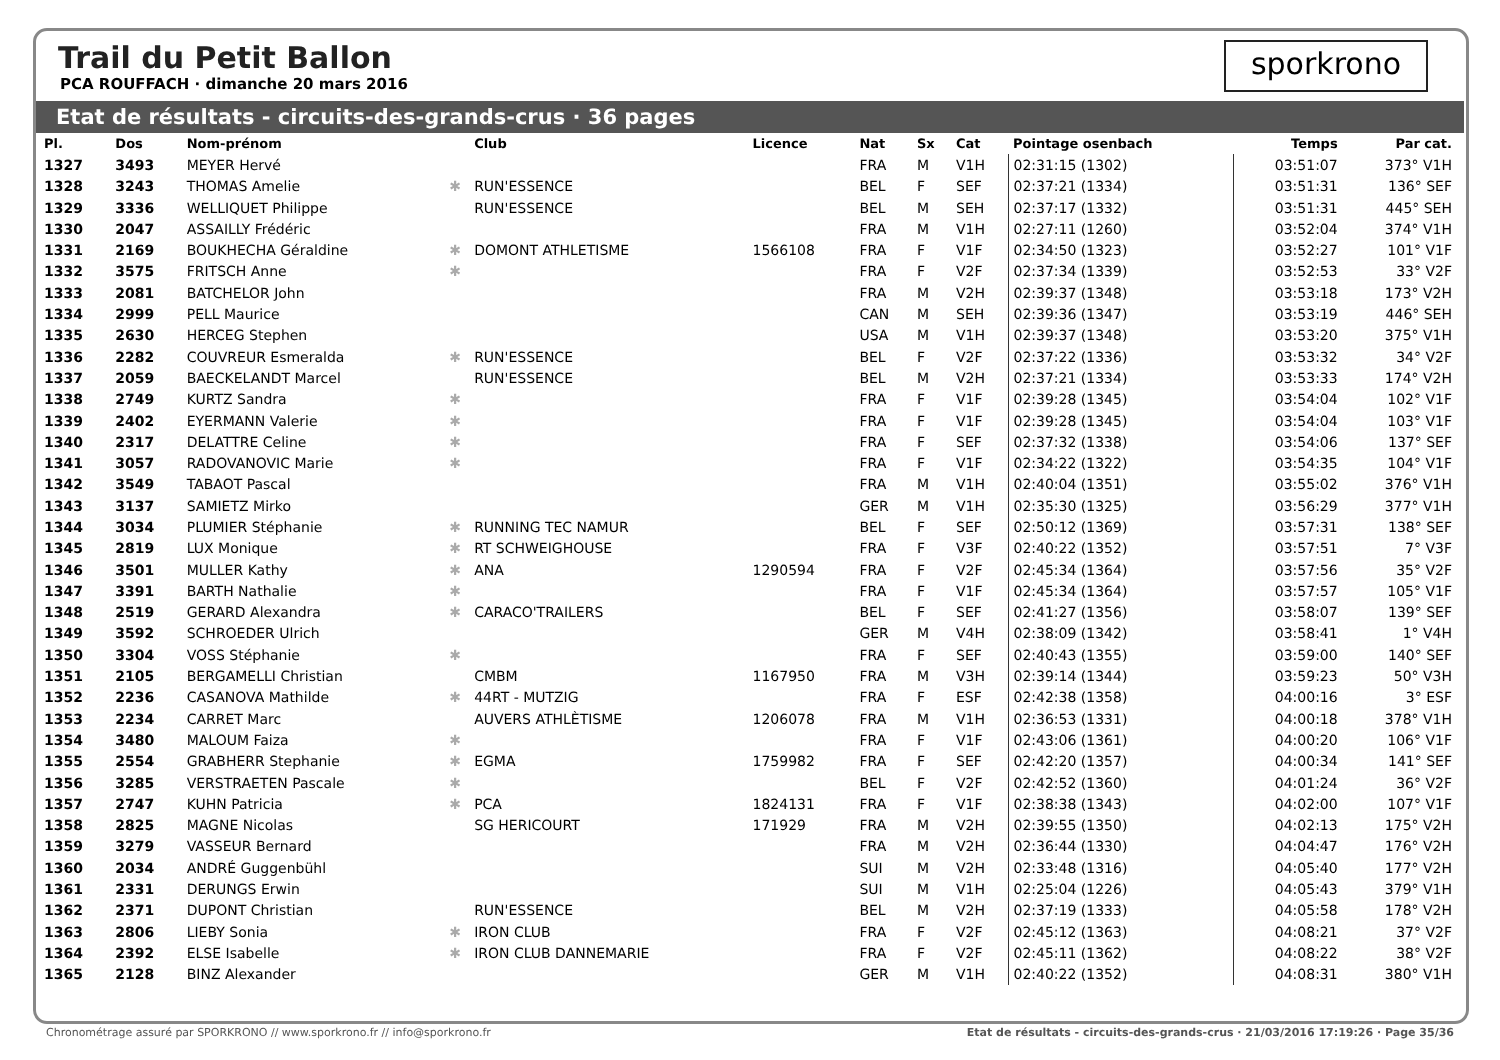Trail du Petit Ballon
PCA ROUFFACH · dimanche 20 mars 2016
sporkrono
Etat de résultats - circuits-des-grands-crus · 36 pages
| Pl. | Dos | Nom-prénom | | Club | Licence | Nat | Sx | Cat | Pointage osenbach | Temps | Par cat. |
| --- | --- | --- | --- | --- | --- | --- | --- | --- | --- | --- | --- |
| 1327 | 3493 | MEYER Hervé | | | | FRA | M | V1H | 02:31:15 (1302) | 03:51:07 | 373° V1H |
| 1328 | 3243 | THOMAS Amelie | ✱ | RUN'ESSENCE | | BEL | F | SEF | 02:37:21 (1334) | 03:51:31 | 136° SEF |
| 1329 | 3336 | WELLIQUET Philippe | | RUN'ESSENCE | | BEL | M | SEH | 02:37:17 (1332) | 03:51:31 | 445° SEH |
| 1330 | 2047 | ASSAILLY Frédéric | | | | FRA | M | V1H | 02:27:11 (1260) | 03:52:04 | 374° V1H |
| 1331 | 2169 | BOUKHECHA Géraldine | ✱ | DOMONT ATHLETISME | 1566108 | FRA | F | V1F | 02:34:50 (1323) | 03:52:27 | 101° V1F |
| 1332 | 3575 | FRITSCH Anne | ✱ | | | FRA | F | V2F | 02:37:34 (1339) | 03:52:53 | 33° V2F |
| 1333 | 2081 | BATCHELOR John | | | | FRA | M | V2H | 02:39:37 (1348) | 03:53:18 | 173° V2H |
| 1334 | 2999 | PELL Maurice | | | | CAN | M | SEH | 02:39:36 (1347) | 03:53:19 | 446° SEH |
| 1335 | 2630 | HERCEG Stephen | | | | USA | M | V1H | 02:39:37 (1348) | 03:53:20 | 375° V1H |
| 1336 | 2282 | COUVREUR Esmeralda | ✱ | RUN'ESSENCE | | BEL | F | V2F | 02:37:22 (1336) | 03:53:32 | 34° V2F |
| 1337 | 2059 | BAECKELANDT Marcel | | RUN'ESSENCE | | BEL | M | V2H | 02:37:21 (1334) | 03:53:33 | 174° V2H |
| 1338 | 2749 | KURTZ Sandra | ✱ | | | FRA | F | V1F | 02:39:28 (1345) | 03:54:04 | 102° V1F |
| 1339 | 2402 | EYERMANN Valerie | ✱ | | | FRA | F | V1F | 02:39:28 (1345) | 03:54:04 | 103° V1F |
| 1340 | 2317 | DELATTRE Celine | ✱ | | | FRA | F | SEF | 02:37:32 (1338) | 03:54:06 | 137° SEF |
| 1341 | 3057 | RADOVANOVIC Marie | ✱ | | | FRA | F | V1F | 02:34:22 (1322) | 03:54:35 | 104° V1F |
| 1342 | 3549 | TABAOT Pascal | | | | FRA | M | V1H | 02:40:04 (1351) | 03:55:02 | 376° V1H |
| 1343 | 3137 | SAMIETZ Mirko | | | | GER | M | V1H | 02:35:30 (1325) | 03:56:29 | 377° V1H |
| 1344 | 3034 | PLUMIER Stéphanie | ✱ | RUNNING TEC NAMUR | | BEL | F | SEF | 02:50:12 (1369) | 03:57:31 | 138° SEF |
| 1345 | 2819 | LUX Monique | ✱ | RT SCHWEIGHOUSE | | FRA | F | V3F | 02:40:22 (1352) | 03:57:51 | 7° V3F |
| 1346 | 3501 | MULLER Kathy | ✱ | ANA | 1290594 | FRA | F | V2F | 02:45:34 (1364) | 03:57:56 | 35° V2F |
| 1347 | 3391 | BARTH Nathalie | ✱ | | | FRA | F | V1F | 02:45:34 (1364) | 03:57:57 | 105° V1F |
| 1348 | 2519 | GERARD Alexandra | ✱ | CARACO'TRAILERS | | BEL | F | SEF | 02:41:27 (1356) | 03:58:07 | 139° SEF |
| 1349 | 3592 | SCHROEDER Ulrich | | | | GER | M | V4H | 02:38:09 (1342) | 03:58:41 | 1° V4H |
| 1350 | 3304 | VOSS Stéphanie | ✱ | | | FRA | F | SEF | 02:40:43 (1355) | 03:59:00 | 140° SEF |
| 1351 | 2105 | BERGAMELLI Christian | | CMBM | 1167950 | FRA | M | V3H | 02:39:14 (1344) | 03:59:23 | 50° V3H |
| 1352 | 2236 | CASANOVA Mathilde | ✱ | 44RT - MUTZIG | | FRA | F | ESF | 02:42:38 (1358) | 04:00:16 | 3° ESF |
| 1353 | 2234 | CARRET Marc | | AUVERS ATHLÈTISME | 1206078 | FRA | M | V1H | 02:36:53 (1331) | 04:00:18 | 378° V1H |
| 1354 | 3480 | MALOUM Faiza | ✱ | | | FRA | F | V1F | 02:43:06 (1361) | 04:00:20 | 106° V1F |
| 1355 | 2554 | GRABHERR Stephanie | ✱ | EGMA | 1759982 | FRA | F | SEF | 02:42:20 (1357) | 04:00:34 | 141° SEF |
| 1356 | 3285 | VERSTRAETEN Pascale | ✱ | | | BEL | F | V2F | 02:42:52 (1360) | 04:01:24 | 36° V2F |
| 1357 | 2747 | KUHN Patricia | ✱ | PCA | 1824131 | FRA | F | V1F | 02:38:38 (1343) | 04:02:00 | 107° V1F |
| 1358 | 2825 | MAGNE Nicolas | | SG HERICOURT | 171929 | FRA | M | V2H | 02:39:55 (1350) | 04:02:13 | 175° V2H |
| 1359 | 3279 | VASSEUR Bernard | | | | FRA | M | V2H | 02:36:44 (1330) | 04:04:47 | 176° V2H |
| 1360 | 2034 | ANDRÉ Guggenbühl | | | | SUI | M | V2H | 02:33:48 (1316) | 04:05:40 | 177° V2H |
| 1361 | 2331 | DERUNGS Erwin | | | | SUI | M | V1H | 02:25:04 (1226) | 04:05:43 | 379° V1H |
| 1362 | 2371 | DUPONT Christian | | RUN'ESSENCE | | BEL | M | V2H | 02:37:19 (1333) | 04:05:58 | 178° V2H |
| 1363 | 2806 | LIEBY Sonia | ✱ | IRON CLUB | | FRA | F | V2F | 02:45:12 (1363) | 04:08:21 | 37° V2F |
| 1364 | 2392 | ELSE Isabelle | ✱ | IRON CLUB DANNEMARIE | | FRA | F | V2F | 02:45:11 (1362) | 04:08:22 | 38° V2F |
| 1365 | 2128 | BINZ Alexander | | | | GER | M | V1H | 02:40:22 (1352) | 04:08:31 | 380° V1H |
Chronométrage assuré par SPORKRONO // www.sporkrono.fr // info@sporkrono.fr Etat de résultats - circuits-des-grands-crus · 21/03/2016 17:19:26 · Page 35/36